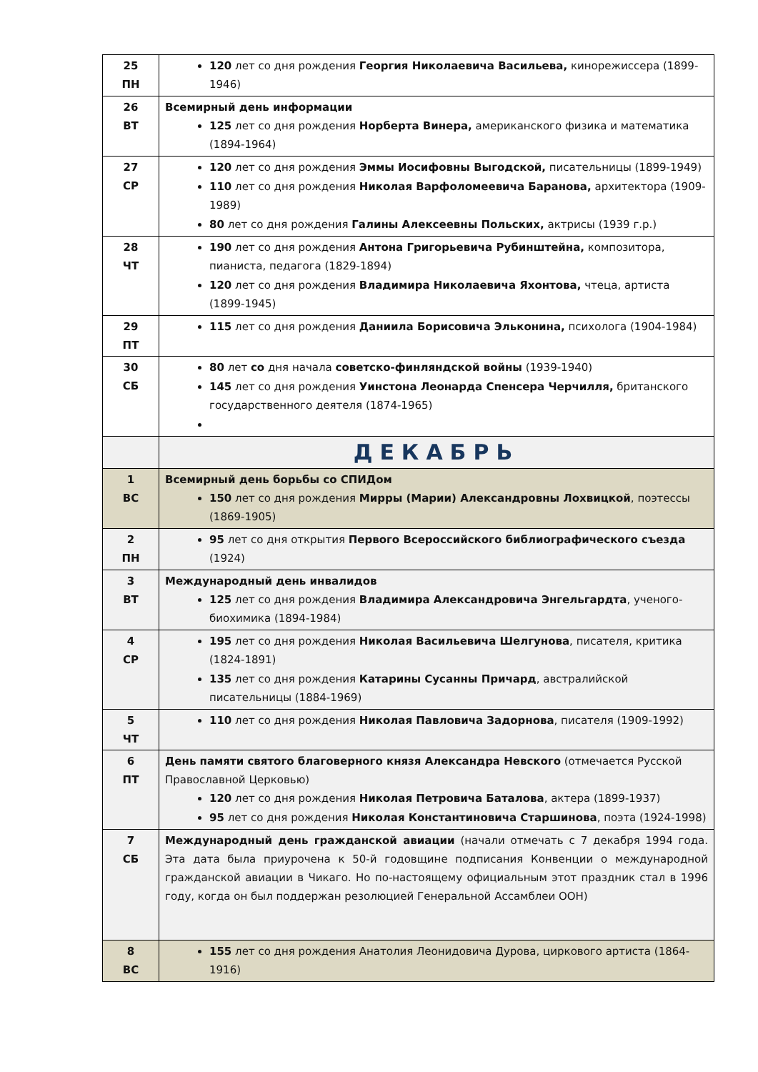| 25 ПН | 120 лет со дня рождения Георгия Николаевича Васильева, кинорежиссера (1899-1946) |
| 26 ВТ | Всемирный день информации 125 лет со дня рождения Норберта Винера, американского физика и математика (1894-1964) |
| 27 СР | 120 лет со дня рождения Эммы Иосифовны Выгодской, писательницы (1899-1949) 110 лет со дня рождения Николая Варфоломеевича Баранова, архитектора (1909- 1989) 80 лет со дня рождения Галины Алексеевны Польских, актрисы (1939 г.р.) |
| 28 ЧТ | 190 лет со дня рождения Антона Григорьевича Рубинштейна, композитора, пианиста, педагога (1829-1894) 120 лет со дня рождения Владимира Николаевича Яхонтова, чтеца, артиста (1899-1945) |
| 29 ПТ | 115 лет со дня рождения Даниила Борисовича Эльконина, психолога (1904-1984) |
| 30 СБ | 80 лет со дня начала советско-финляндской войны (1939-1940) 145 лет со дня рождения Уинстона Леонарда Спенсера Черчилля, британского государственного деятеля (1874-1965) |
| | ДЕКАБРЬ |
| 1 ВС | Всемирный день борьбы со СПИДом 150 лет со дня рождения Мирры (Марии) Александровны Лохвицкой , поэтессы (1869-1905) |
| 2 ПН | 95 лет со дня открытия Первого Всероссийского библиографического съезда (1924) |
| 3 ВТ | Международный день инвалидов 125 лет со дня рождения Владимира Александровича Энгельгардта , ученого-биохимика (1894-1984) |
| 4 СР | 195 лет со дня рождения Николая Васильевича Шелгунова , писателя, критика (1824-1891) 135 лет со дня рождения Катарины Сусанны Причард , австралийской писательницы (1884-1969) |
| 5 ЧТ | 110 лет со дня рождения Николая Павловича Задорнова , писателя (1909-1992) |
| 6 ПТ | День памяти святого благоверного князя Александра Невского (отмечается Русской Православной Церковью) 120 лет со дня рождения Николая Петровича Баталова , актера (1899-1937) 95 лет со дня рождения Николая Константиновича Старшинова , поэта (1924-1998) |
| 7 СБ | Международный день гражданской авиации (начали отмечать с 7 декабря 1994 года. Эта дата была приурочена к 50-й годовщине подписания Конвенции о международной гражданской авиации в Чикаго. Но по-настоящему официальным этот праздник стал в 1996 году, когда он был поддержан резолюцией Генеральной Ассамблеи ООН) |
| 8 ВС | 155 лет со дня рождения Анатолия Леонидовича Дурова, циркового артиста (1864-1916) |